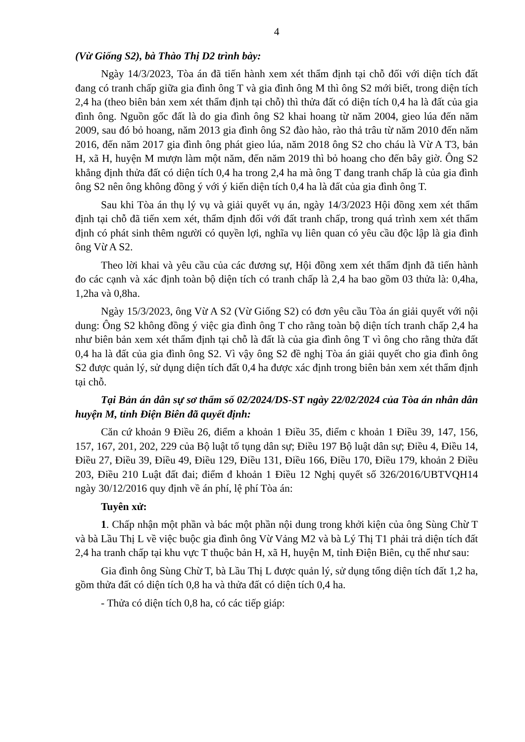4
(Vừ Giống S2), bà Thào Thị D2 trình bày:
Ngày 14/3/2023, Tòa án đã tiến hành xem xét thẩm định tại chỗ đối với diện tích đất đang có tranh chấp giữa gia đình ông T và gia đình ông M thì ông S2 mới biết, trong diện tích 2,4 ha (theo biên bản xem xét thẩm định tại chỗ) thì thửa đất có diện tích 0,4 ha là đất của gia đình ông. Nguồn gốc đất là do gia đình ông S2 khai hoang từ năm 2004, gieo lúa đến năm 2009, sau đó bỏ hoang, năm 2013 gia đình ông S2 đào hào, rào thả trâu từ năm 2010 đến năm 2016, đến năm 2017 gia đình ông phát gieo lúa, năm 2018 ông S2 cho cháu là Vừ A T3, bản H, xã H, huyện M mượn làm một năm, đến năm 2019 thì bỏ hoang cho đến bây giờ. Ông S2 khẳng định thửa đất có diện tích 0,4 ha trong 2,4 ha mà ông T đang tranh chấp là của gia đình ông S2 nên ông không đồng ý với ý kiến diện tích 0,4 ha là đất của gia đình ông T.
Sau khi Tòa án thụ lý vụ và giải quyết vụ án, ngày 14/3/2023 Hội đồng xem xét thẩm định tại chỗ đã tiến xem xét, thẩm định đối với đất tranh chấp, trong quá trình xem xét thẩm định có phát sinh thêm người có quyền lợi, nghĩa vụ liên quan có yêu cầu độc lập là gia đình ông Vừ A S2.
Theo lời khai và yêu cầu của các đương sự, Hội đồng xem xét thẩm định đã tiến hành đo các cạnh và xác định toàn bộ diện tích có tranh chấp là 2,4 ha bao gồm 03 thửa là: 0,4ha, 1,2ha và 0,8ha.
Ngày 15/3/2023, ông Vừ A S2 (Vừ Giống S2) có đơn yêu cầu Tòa án giải quyết với nội dung: Ông S2 không đồng ý việc gia đình ông T cho rằng toàn bộ diện tích tranh chấp 2,4 ha như biên bản xem xét thẩm định tại chỗ là đất là của gia đình ông T vì ông cho rằng thửa đất 0,4 ha là đất của gia đình ông S2. Vì vậy ông S2 đề nghị Tòa án giải quyết cho gia đình ông S2 được quản lý, sử dụng diện tích đất 0,4 ha được xác định trong biên bản xem xét thẩm định tại chỗ.
Tại Bản án dân sự sơ thẩm số 02/2024/DS-ST ngày 22/02/2024 của Tòa án nhân dân huyện M, tỉnh Điện Biên đã quyết định:
Căn cứ khoản 9 Điều 26, điểm a khoản 1 Điều 35, điểm c khoản 1 Điều 39, 147, 156, 157, 167, 201, 202, 229 của Bộ luật tố tụng dân sự; Điều 197 Bộ luật dân sự; Điều 4, Điều 14, Điều 27, Điều 39, Điều 49, Điều 129, Điều 131, Điều 166, Điều 170, Điều 179, khoản 2 Điều 203, Điều 210 Luật đất đai; điểm đ khoản 1 Điều 12 Nghị quyết số 326/2016/UBTVQH14 ngày 30/12/2016 quy định về án phí, lệ phí Tòa án:
Tuyên xử:
1. Chấp nhận một phần và bác một phần nội dung trong khởi kiện của ông Sùng Chừ T và bà Lầu Thị L về việc buộc gia đình ông Vừ Vảng M2 và bà Lý Thị T1 phải trả diện tích đất 2,4 ha tranh chấp tại khu vực T thuộc bản H, xã H, huyện M, tỉnh Điện Biên, cụ thể như sau:
Gia đình ông Sùng Chừ T, bà Lầu Thị L được quản lý, sử dụng tổng diện tích đất 1,2 ha, gồm thửa đất có diện tích 0,8 ha và thửa đất có diện tích 0,4 ha.
- Thửa có diện tích 0,8 ha, có các tiếp giáp: